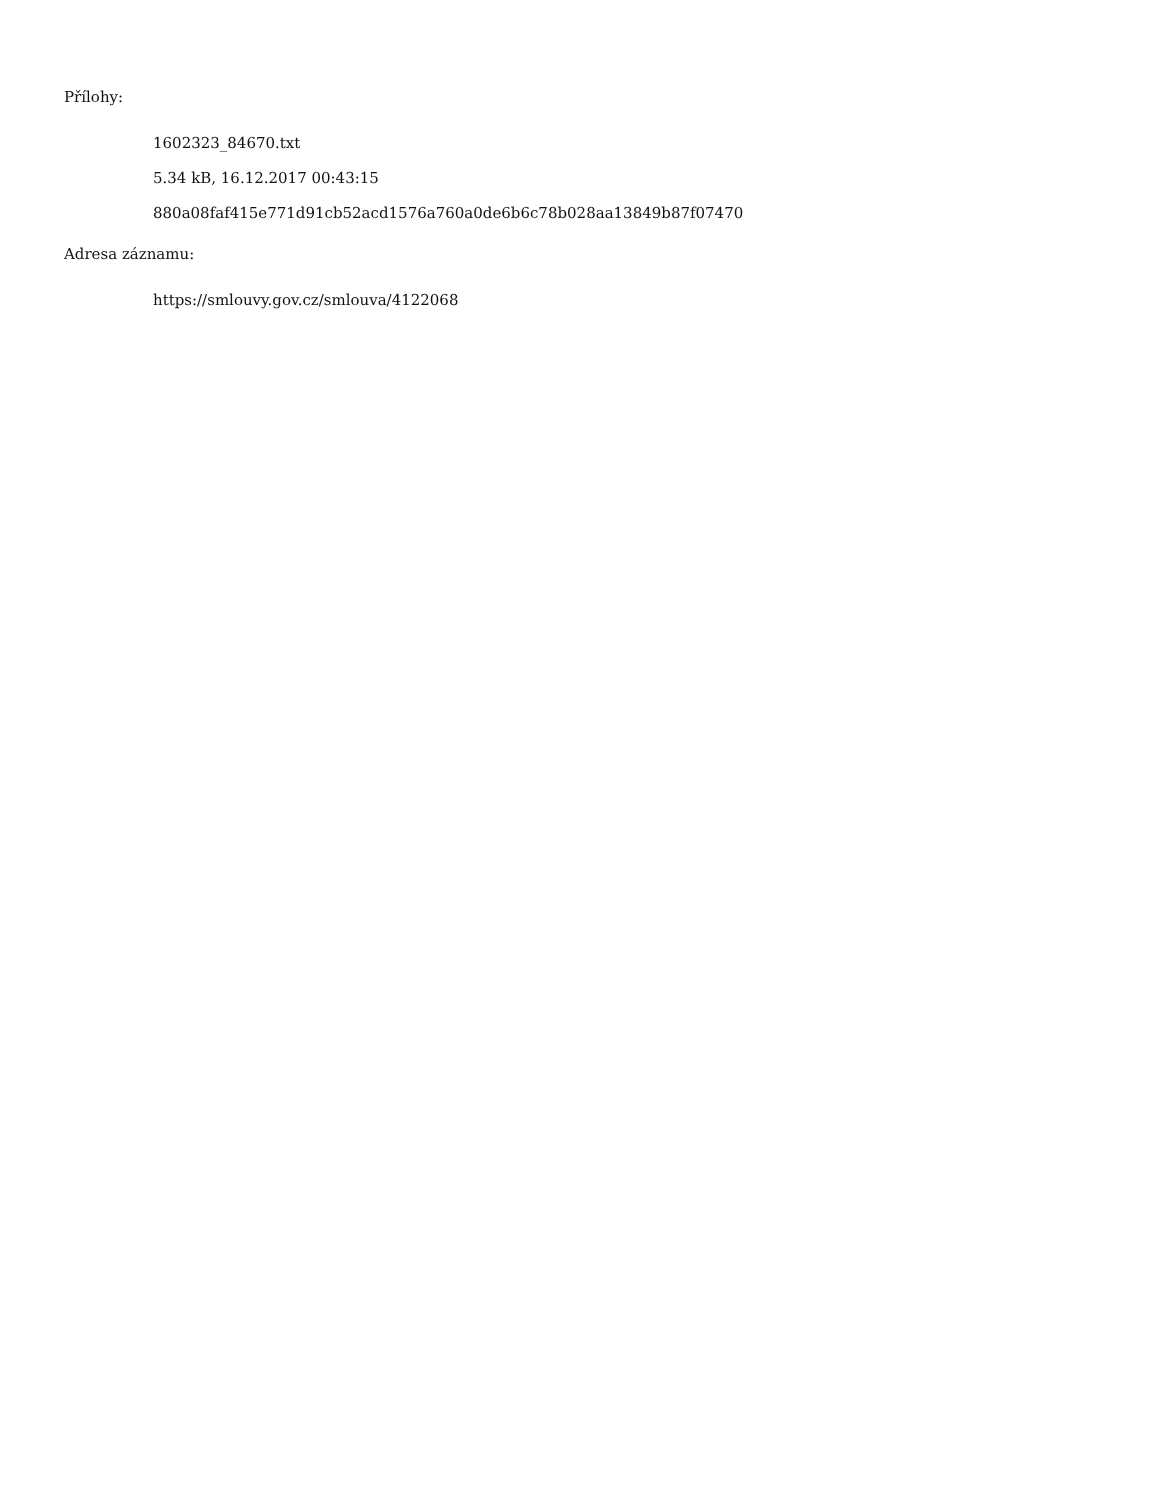Přílohy:
1602323_84670.txt
5.34 kB, 16.12.2017 00:43:15
880a08faf415e771d91cb52acd1576a760a0de6b6c78b028aa13849b87f07470
Adresa záznamu:
https://smlouvy.gov.cz/smlouva/4122068